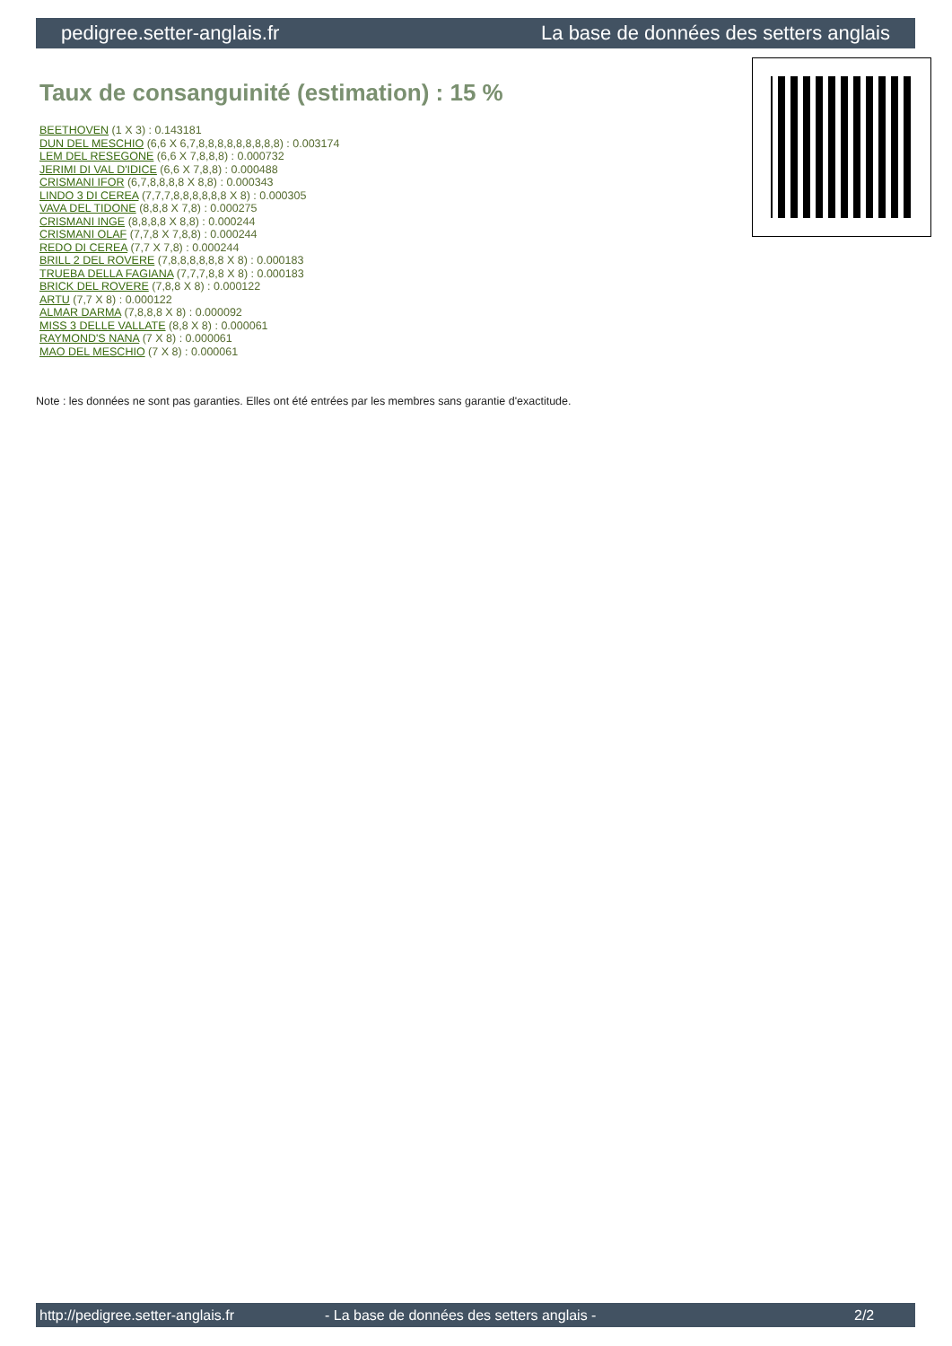pedigree.setter-anglais.fr La base de données des setters anglais
Taux de consanguinité (estimation) : 15 %
BEETHOVEN (1 X 3) : 0.143181
DUN DEL MESCHIO (6,6 X 6,7,8,8,8,8,8,8,8,8,8) : 0.003174
LEM DEL RESEGONE (6,6 X 7,8,8,8) : 0.000732
JERIMI DI VAL D'IDICE (6,6 X 7,8,8) : 0.000488
CRISMANI IFOR (6,7,8,8,8,8 X 8,8) : 0.000343
LINDO 3 DI CEREA (7,7,7,8,8,8,8,8,8 X 8) : 0.000305
VAVA DEL TIDONE (8,8,8 X 7,8) : 0.000275
CRISMANI INGE (8,8,8,8 X 8,8) : 0.000244
CRISMANI OLAF (7,7,8 X 7,8,8) : 0.000244
REDO DI CEREA (7,7 X 7,8) : 0.000244
BRILL 2 DEL ROVERE (7,8,8,8,8,8,8 X 8) : 0.000183
TRUEBA DELLA FAGIANA (7,7,7,8,8 X 8) : 0.000183
BRICK DEL ROVERE (7,8,8 X 8) : 0.000122
ARTU (7,7 X 8) : 0.000122
ALMAR DARMA (7,8,8,8 X 8) : 0.000092
MISS 3 DELLE VALLATE (8,8 X 8) : 0.000061
RAYMOND'S NANA (7 X 8) : 0.000061
MAO DEL MESCHIO (7 X 8) : 0.000061
Note : les données ne sont pas garanties. Elles ont été entrées par les membres sans garantie d'exactitude.
http://pedigree.setter-anglais.fr - La base de données des setters anglais - 2/2